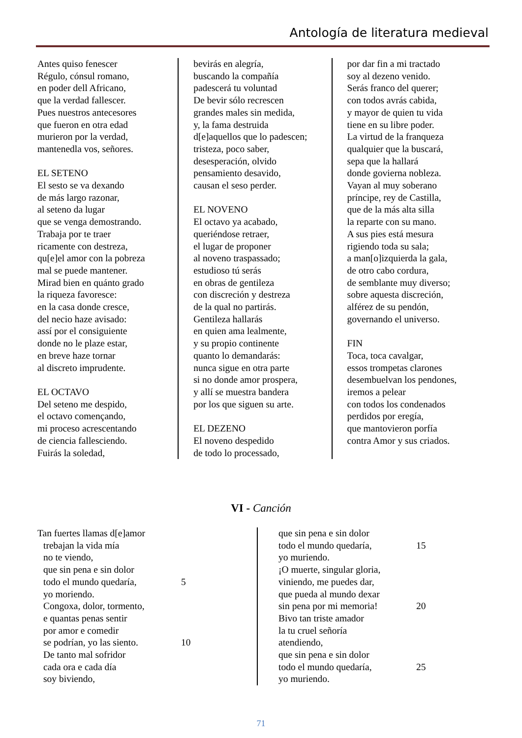Antología de literatura medieval
Antes quiso fenescer
Régulo, cónsul romano,
en poder dell Africano,
que la verdad fallescer.
Pues nuestros antecesores
que fueron en otra edad
murieron por la verdad,
mantenedla vos, señores.
EL SETENO
El sesto se va dexando
de más largo razonar,
al seteno da lugar
que se venga demostrando.
Trabaja por te traer
ricamente con destreza,
qu[e]el amor con la pobreza
mal se puede mantener.
Mirad bien en quánto grado
la riqueza favoresce:
en la casa donde cresce,
del necio haze avisado:
assí por el consiguiente
donde no le plaze estar,
en breve haze tornar
al discreto imprudente.
EL OCTAVO
Del seteno me despido,
el octavo començando,
mi proceso acrescentando
de ciencia fallesciendo.
Fuirás la soledad,
bevirás en alegría,
buscando la compañía
padescerá tu voluntad
De bevir sólo recrescen
grandes males sin medida,
y, la fama destruida
d[e]aquellos que lo padescen;
tristeza, poco saber,
desesperación, olvido
pensamiento desavido,
causan el seso perder.
EL NOVENO
El octavo ya acabado,
queriéndose retraer,
el lugar de proponer
al noveno traspassado;
estudioso tú serás
en obras de gentileza
con discreción y destreza
de la qual no partirás.
Gentileza hallarás
en quien ama lealmente,
y su propio continente
quanto lo demandarás:
nunca sigue en otra parte
si no donde amor prospera,
y allí se muestra bandera
por los que siguen su arte.
EL DEZENO
El noveno despedido
de todo lo processado,
por dar fin a mi tractado
soy al dezeno venido.
Serás franco del querer;
con todos avrás cabida,
y mayor de quien tu vida
tiene en su libre poder.
La virtud de la franqueza
qualquier que la buscará,
sepa que la hallará
donde govierna nobleza.
Vayan al muy soberano
príncipe, rey de Castilla,
que de la más alta silla
la reparte con su mano.
A sus pies está mesura
rigiendo toda su sala;
a man[o]izquierda la gala,
de otro cabo cordura,
de semblante muy diverso;
sobre aquesta discreción,
alférez de su pendón,
governando el universo.
FIN
Toca, toca cavalgar,
essos trompetas clarones
desembuelvan los pendones,
iremos a pelear
con todos los condenados
perdidos por eregía,
que mantovieron porfía
contra Amor y sus criados.
VI - Canción
Tan fuertes llamas d[e]amor
trebajan la vida mía
no te viendo,
que sin pena e sin dolor
todo el mundo quedaría, 5
yo moriendo.
Congoxa, dolor, tormento,
e quantas penas sentir
por amor e comedir
se podrían, yo las siento. 10
De tanto mal sofridor
cada ora e cada día
soy biviendo,
que sin pena e sin dolor
todo el mundo quedaría, 15
yo muriendo.
¡O muerte, singular gloria,
viniendo, me puedes dar,
que pueda al mundo dexar
sin pena por mi memoria! 20
Bivo tan triste amador
la tu cruel señoría
atendiendo,
que sin pena e sin dolor
todo el mundo quedaría, 25
yo muriendo.
71